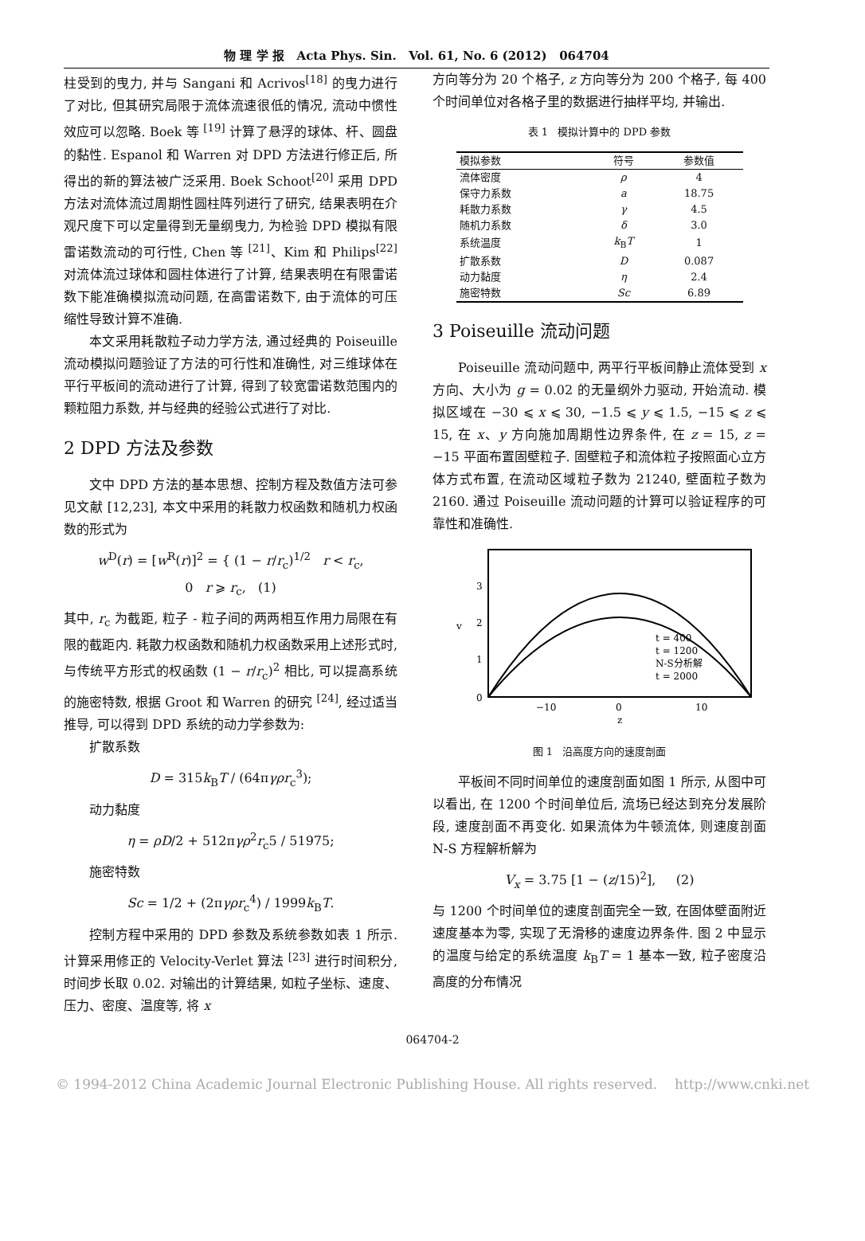物 理 学 报 Acta Phys. Sin. Vol. 61, No. 6 (2012) 064704
柱受到的曳力, 并与 Sangani 和 Acrivos<sup>[18]</sup> 的曳力进行了对比, 但其研究局限于流体流速很低的情况, 流动中惯性效应可以忽略. Boek 等 <sup>[19]</sup> 计算了悬浮的球体、杆、圆盘的黏性. Espanol 和 Warren 对 DPD 方法进行修正后, 所得出的新的算法被广泛采用. Boek Schoot<sup>[20]</sup> 采用 DPD 方法对流体流过周期性圆柱阵列进行了研究, 结果表明在介观尺度下可以定量得到无量纲曳力, 为检验 DPD 模拟有限雷诺数流动的可行性, Chen 等 <sup>[21]</sup>、Kim 和 Philips<sup>[22]</sup> 对流体流过球体和圆柱体进行了计算, 结果表明在有限雷诺数下能准确模拟流动问题, 在高雷诺数下, 由于流体的可压缩性导致计算不准确.
本文采用耗散粒子动力学方法, 通过经典的 Poiseuille 流动模拟问题验证了方法的可行性和准确性, 对三维球体在平行平板间的流动进行了计算, 得到了较宽雷诺数范围内的颗粒阻力系数, 并与经典的经验公式进行了对比.
2 DPD 方法及参数
文中 DPD 方法的基本思想、控制方程及数值方法可参见文献 [12,23], 本文中采用的耗散力权函数和随机力权函数的形式为
w<sup>D</sup>(r) = [w<sup>R</sup>(r)]<sup>2</sup> = { (1 − r/r<sub>c</sub>)<sup>1/2</sup> r < r<sub>c</sub>,
0 r ⩾ r<sub>c</sub>, (1)
其中, r<sub>c</sub> 为截距, 粒子 - 粒子间的两两相互作用力局限在有限的截距内. 耗散力权函数和随机力权函数采用上述形式时, 与传统平方形式的权函数 (1 − r/r<sub>c</sub>)<sup>2</sup> 相比, 可以提高系统的施密特数, 根据 Groot 和 Warren 的研究 <sup>[24]</sup>, 经过适当推导, 可以得到 DPD 系统的动力学参数为:
扩散系数
D = 315k<sub>B</sub>T / (64πγρr<sub>c</sub><sup>3</sup>);
动力黏度
η = ρD/2 + 512πγρ<sup>2</sup>r<sub>c</sub>5 / 51975;
施密特数
Sc = 1/2 + (2πγρr<sub>c</sub><sup>4</sup>) / 1999k<sub>B</sub>T.
控制方程中采用的 DPD 参数及系统参数如表 1 所示. 计算采用修正的 Velocity-Verlet 算法 <sup>[23]</sup> 进行时间积分, 时间步长取 0.02. 对输出的计算结果, 如粒子坐标、速度、压力、密度、温度等, 将 x
方向等分为 20 个格子, z 方向等分为 200 个格子, 每 400 个时间单位对各格子里的数据进行抽样平均, 并输出.
表 1 模拟计算中的 DPD 参数
| 模拟参数 | 符号 | 参数值 |
| --- | --- | --- |
| 流体密度 | ρ | 4 |
| 保守力系数 | a | 18.75 |
| 耗散力系数 | γ | 4.5 |
| 随机力系数 | δ | 3.0 |
| 系统温度 | k<sub>B</sub> T | 1 |
| 扩散系数 | D | 0.087 |
| 动力黏度 | η | 2.4 |
| 施密特数 | Sc | 6.89 |
3 Poiseuille 流动问题
Poiseuille 流动问题中, 两平行平板间静止流体受到 x 方向、大小为 g = 0.02 的无量纲外力驱动, 开始流动. 模拟区域在 −30 ⩽ x ⩽ 30, −1.5 ⩽ y ⩽ 1.5, −15 ⩽ z ⩽ 15, 在 x、y 方向施加周期性边界条件, 在 z = 15, z = −15 平面布置固壁粒子. 固壁粒子和流体粒子按照面心立方体方式布置, 在流动区域粒子数为 21240, 壁面粒子数为 2160. 通过 Poiseuille 流动问题的计算可以验证程序的可靠性和准确性.
0
1
2
3
v
−10
0
10
z
t = 400
t = 1200
N-S分析解
t = 2000
图 1 沿高度方向的速度剖面
平板间不同时间单位的速度剖面如图 1 所示, 从图中可以看出, 在 1200 个时间单位后, 流场已经达到充分发展阶段, 速度剖面不再变化. 如果流体为牛顿流体, 则速度剖面 N-S 方程解析解为
V<sub>x</sub> = 3.75 [1 − (z/15)<sup>2</sup>], (2)
与 1200 个时间单位的速度剖面完全一致, 在固体壁面附近速度基本为零, 实现了无滑移的速度边界条件. 图 2 中显示的温度与给定的系统温度 k<sub>B</sub>T = 1 基本一致, 粒子密度沿高度的分布情况
064704-2
© 1994-2012 China Academic Journal Electronic Publishing House. All rights reserved. http://www.cnki.net